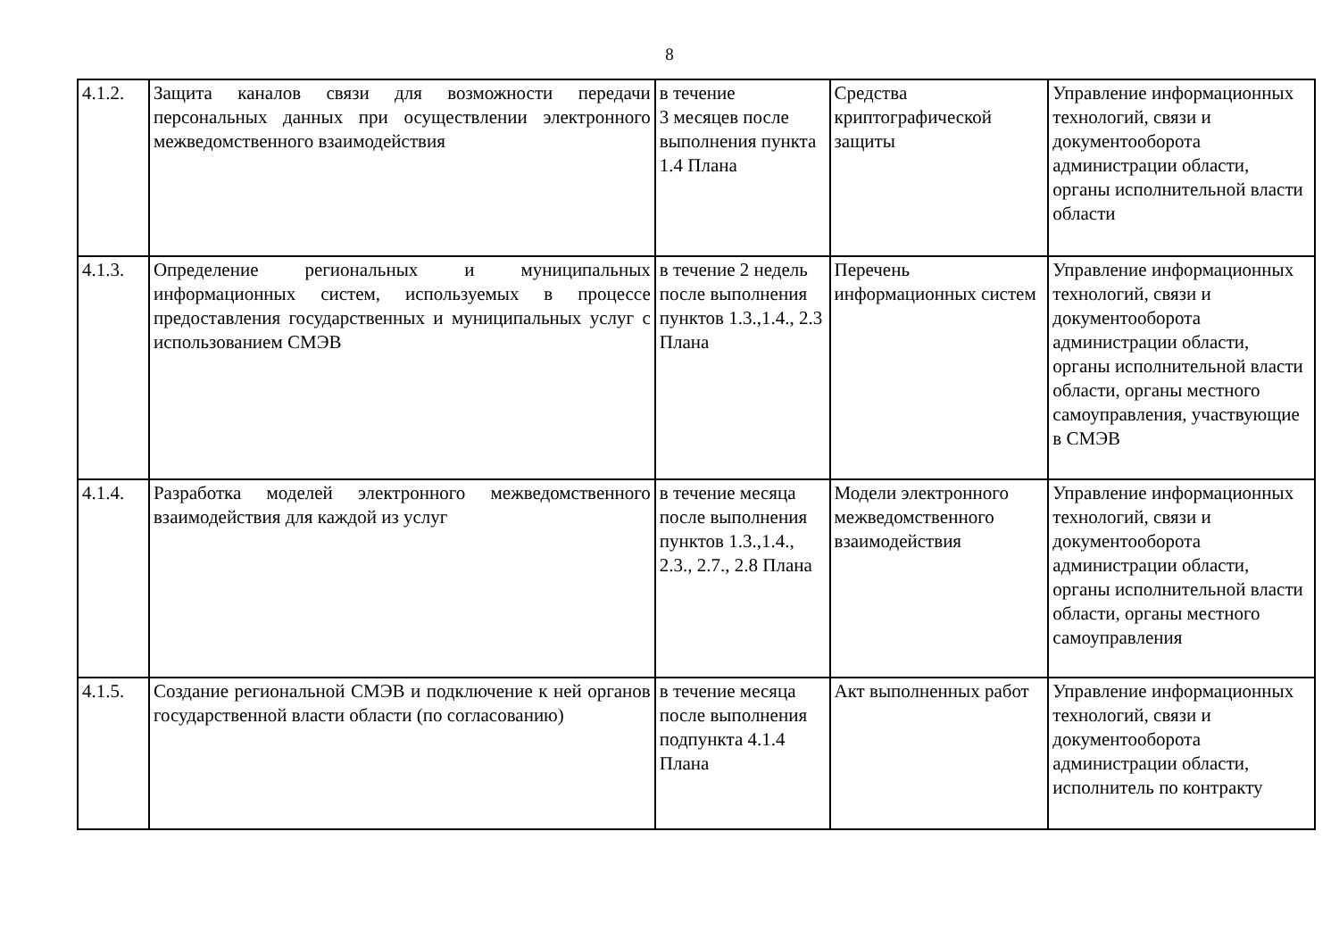8
| 4.1.2. | Защита каналов связи для возможности передачи персональных данных при осуществлении электронного межведомственного взаимодействия | в течение 3 месяцев после выполнения пункта 1.4 Плана | Средства криптографической защиты | Управление информационных технологий, связи и документооборота администрации области, органы исполнительной власти области |
| 4.1.3. | Определение региональных и муниципальных информационных систем, используемых в процессе предоставления государственных и муниципальных услуг с использованием СМЭВ | в течение 2 недель после выполнения пунктов 1.3.,1.4., 2.3 Плана | Перечень информационных систем | Управление информационных технологий, связи и документооборота администрации области, органы исполнительной власти области, органы местного самоуправления, участвующие в СМЭВ |
| 4.1.4. | Разработка моделей электронного межведомственного взаимодействия для каждой из услуг | в течение месяца после выполнения пунктов 1.3.,1.4., 2.3., 2.7., 2.8 Плана | Модели электронного межведомственного взаимодействия | Управление информационных технологий, связи и документооборота администрации области, органы исполнительной власти области, органы местного самоуправления |
| 4.1.5. | Создание региональной СМЭВ и подключение к ней органов государственной власти области (по согласованию) | в течение месяца после выполнения подпункта 4.1.4 Плана | Акт выполненных работ | Управление информационных технологий, связи и документооборота администрации области, исполнитель по контракту |